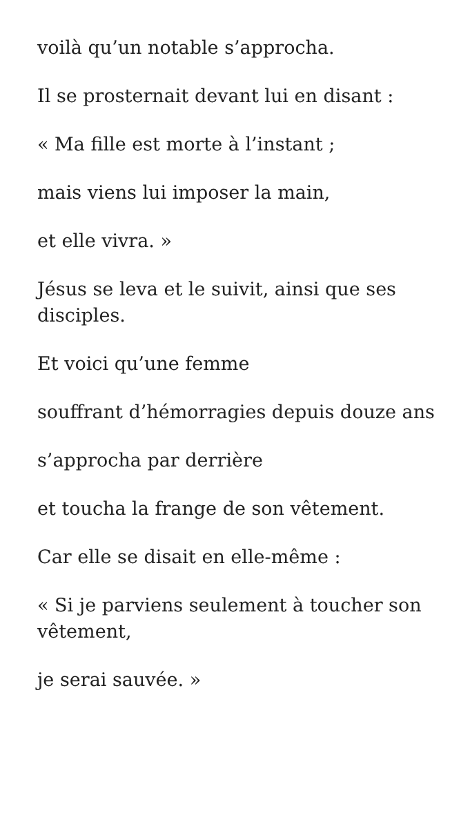voilà qu’un notable s’approcha.
Il se prosternait devant lui en disant :
« Ma fille est morte à l’instant ;
mais viens lui imposer la main,
et elle vivra. »
Jésus se leva et le suivit, ainsi que ses disciples.
Et voici qu’une femme
souffrant d’hémorragies depuis douze ans
s’approcha par derrière
et toucha la frange de son vêtement.
Car elle se disait en elle-même :
« Si je parviens seulement à toucher son vêtement,
je serai sauvée. »